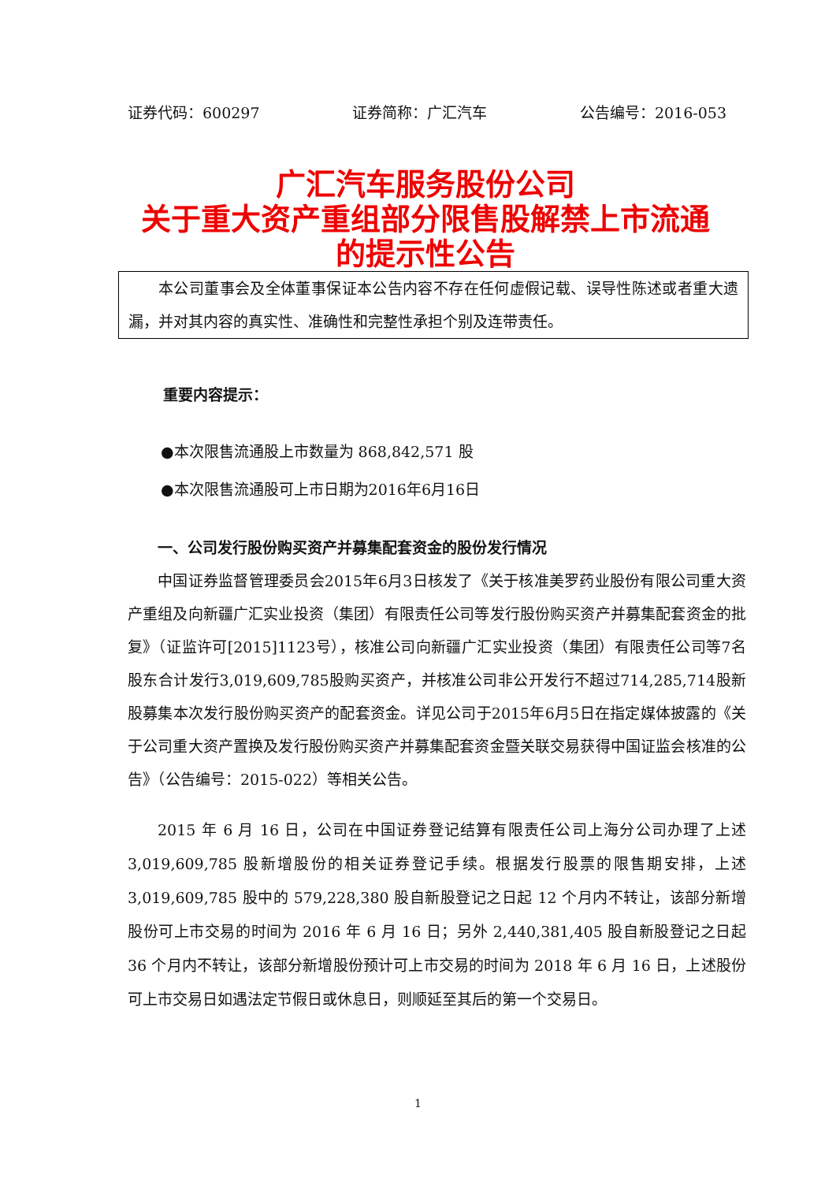证券代码：600297 证券简称：广汇汽车 公告编号：2016-053
广汇汽车服务股份公司
关于重大资产重组部分限售股解禁上市流通
的提示性公告
本公司董事会及全体董事保证本公告内容不存在任何虚假记载、误导性陈述或者重大遗漏，并对其内容的真实性、准确性和完整性承担个别及连带责任。
重要内容提示：
●本次限售流通股上市数量为 868,842,571 股
●本次限售流通股可上市日期为2016年6月16日
一、公司发行股份购买资产并募集配套资金的股份发行情况
中国证券监督管理委员会2015年6月3日核发了《关于核准美罗药业股份有限公司重大资产重组及向新疆广汇实业投资（集团）有限责任公司等发行股份购买资产并募集配套资金的批复》（证监许可[2015]1123号），核准公司向新疆广汇实业投资（集团）有限责任公司等7名股东合计发行3,019,609,785股购买资产，并核准公司非公开发行不超过714,285,714股新股募集本次发行股份购买资产的配套资金。详见公司于2015年6月5日在指定媒体披露的《关于公司重大资产置换及发行股份购买资产并募集配套资金暨关联交易获得中国证监会核准的公告》（公告编号：2015-022）等相关公告。
2015 年 6 月 16 日，公司在中国证券登记结算有限责任公司上海分公司办理了上述 3,019,609,785 股新增股份的相关证券登记手续。根据发行股票的限售期安排，上述 3,019,609,785 股中的 579,228,380 股自新股登记之日起 12 个月内不转让，该部分新增股份可上市交易的时间为 2016 年 6 月 16 日；另外 2,440,381,405 股自新股登记之日起 36 个月内不转让，该部分新增股份预计可上市交易的时间为 2018 年 6 月 16 日，上述股份可上市交易日如遇法定节假日或休息日，则顺延至其后的第一个交易日。
1